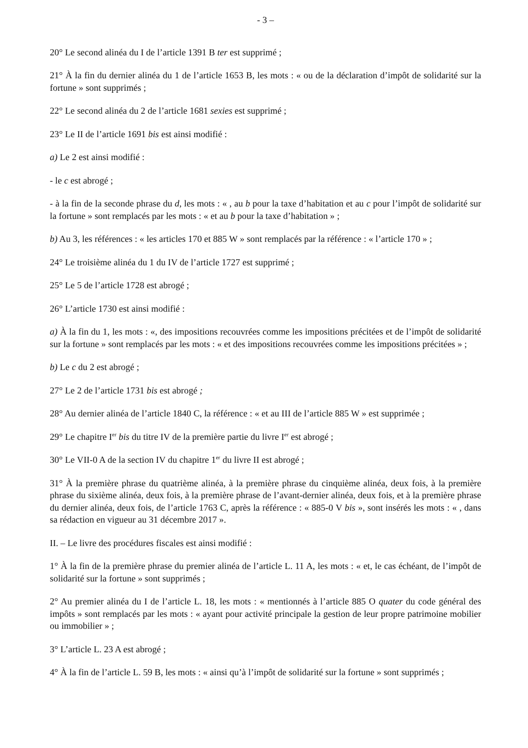- 3 –
20° Le second alinéa du I de l’article 1391 B ter est supprimé ;
21° À la fin du dernier alinéa du 1 de l’article 1653 B, les mots : « ou de la déclaration d’impôt de solidarité sur la fortune » sont supprimés ;
22° Le second alinéa du 2 de l’article 1681 sexies est supprimé ;
23° Le II de l’article 1691 bis est ainsi modifié :
a) Le 2 est ainsi modifié :
- le c est abrogé ;
- à la fin de la seconde phrase du d, les mots : « , au b pour la taxe d’habitation et au c pour l’impôt de solidarité sur la fortune » sont remplacés par les mots : « et au b pour la taxe d’habitation » ;
b) Au 3, les références : « les articles 170 et 885 W » sont remplacés par la référence : « l’article 170 » ;
24° Le troisième alinéa du 1 du IV de l’article 1727 est supprimé ;
25° Le 5 de l’article 1728 est abrogé ;
26° L’article 1730 est ainsi modifié :
a) À la fin du 1, les mots : «, des impositions recouvrées comme les impositions précitées et de l’impôt de solidarité sur la fortune » sont remplacés par les mots : « et des impositions recouvrées comme les impositions précitées » ;
b) Le c du 2 est abrogé ;
27° Le 2 de l’article 1731 bis est abrogé ;
28° Au dernier alinéa de l’article 1840 C, la référence : « et au III de l’article 885 W » est supprimée ;
29° Le chapitre I<sup>er</sup> bis du titre IV de la première partie du livre I<sup>er</sup> est abrogé ;
30° Le VII-0 A de la section IV du chapitre 1<sup>er</sup> du livre II est abrogé ;
31° À la première phrase du quatrième alinéa, à la première phrase du cinquième alinéa, deux fois, à la première phrase du sixième alinéa, deux fois, à la première phrase de l’avant-dernier alinéa, deux fois, et à la première phrase du dernier alinéa, deux fois, de l’article 1763 C, après la référence : « 885-0 V bis », sont insérés les mots : « , dans sa rédaction en vigueur au 31 décembre 2017 ».
II. – Le livre des procédures fiscales est ainsi modifié :
1° À la fin de la première phrase du premier alinéa de l’article L. 11 A, les mots : « et, le cas échéant, de l’impôt de solidarité sur la fortune » sont supprimés ;
2° Au premier alinéa du I de l’article L. 18, les mots : « mentionnés à l’article 885 O quater du code général des impôts » sont remplacés par les mots : « ayant pour activité principale la gestion de leur propre patrimoine mobilier ou immobilier » ;
3° L’article L. 23 A est abrogé ;
4° À la fin de l’article L. 59 B, les mots : « ainsi qu’à l’impôt de solidarité sur la fortune » sont supprimés ;